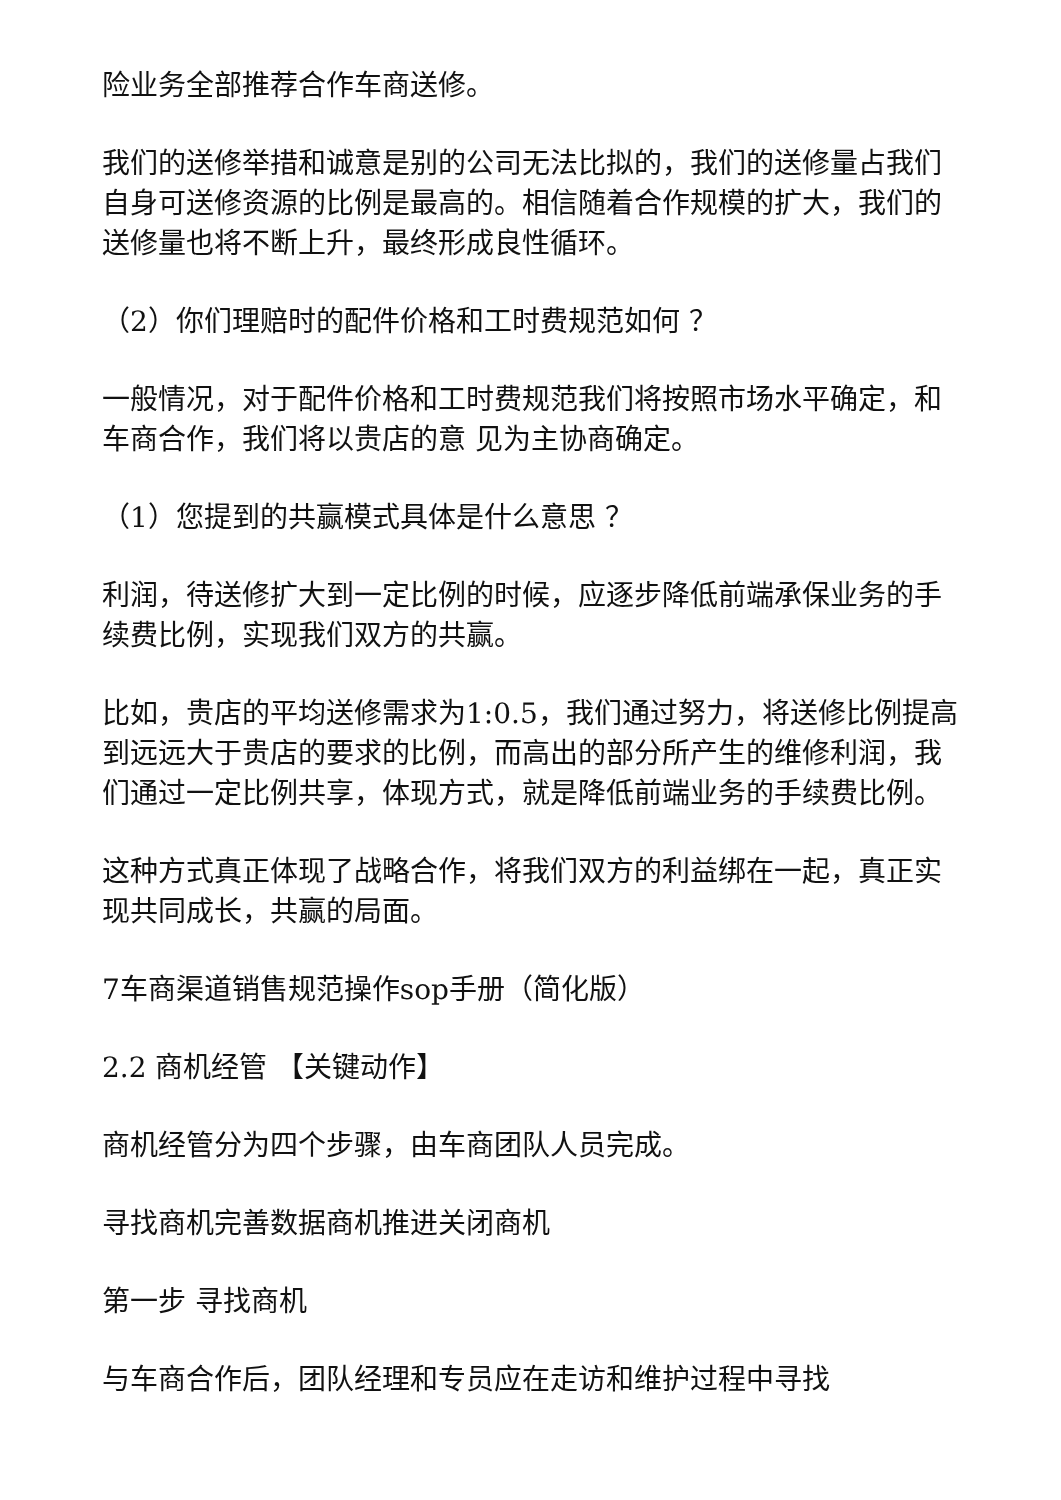险业务全部推荐合作车商送修。
我们的送修举措和诚意是别的公司无法比拟的，我们的送修量占我们自身可送修资源的比例是最高的。相信随着合作规模的扩大，我们的送修量也将不断上升，最终形成良性循环。
（2）你们理赔时的配件价格和工时费规范如何 ？
一般情况，对于配件价格和工时费规范我们将按照市场水平确定，和车商合作，我们将以贵店的意 见为主协商确定。
（1）您提到的共赢模式具体是什么意思 ？
利润，待送修扩大到一定比例的时候，应逐步降低前端承保业务的手续费比例，实现我们双方的共赢。
比如，贵店的平均送修需求为1:0.5，我们通过努力，将送修比例提高到远远大于贵店的要求的比例，而高出的部分所产生的维修利润，我们通过一定比例共享，体现方式，就是降低前端业务的手续费比例。
这种方式真正体现了战略合作，将我们双方的利益绑在一起，真正实现共同成长，共赢的局面。
7车商渠道销售规范操作sop手册（简化版）
2.2 商机经管 【关键动作】
商机经管分为四个步骤，由车商团队人员完成。
寻找商机完善数据商机推进关闭商机
第一步 寻找商机
与车商合作后，团队经理和专员应在走访和维护过程中寻找